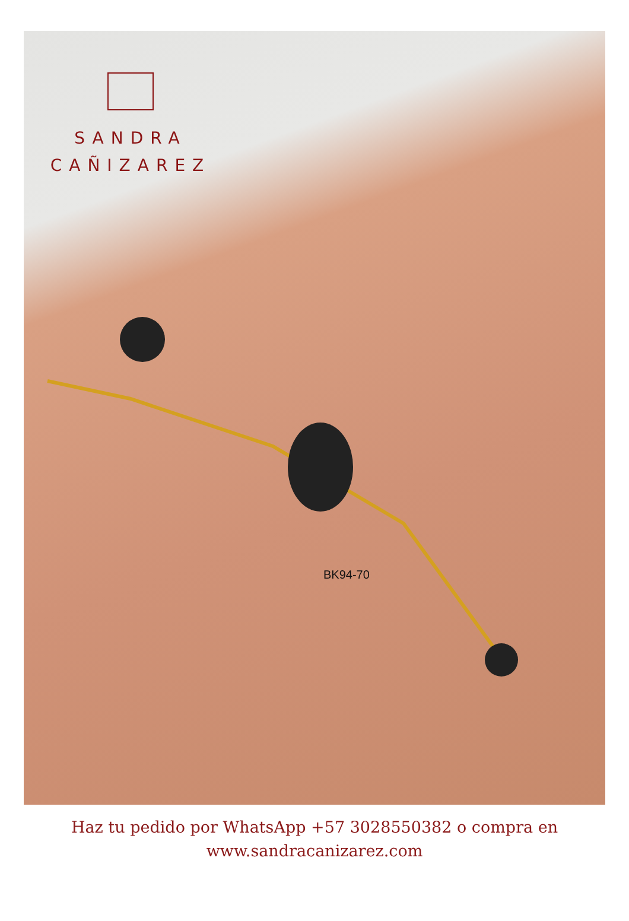SANDRA
CAÑIZAREZ
BK94-70
Haz tu pedido por WhatsApp +57 3028550382 o compra en
www.sandracanizarez.com